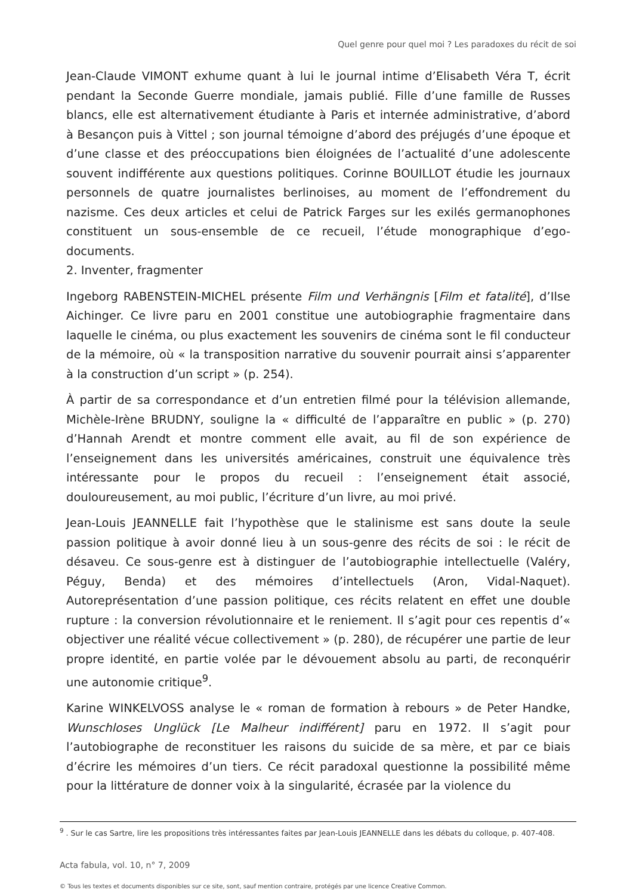Quel genre pour quel moi ? Les paradoxes du récit de soi
Jean-Claude VIMONT exhume quant à lui le journal intime d’Elisabeth Véra T, écrit pendant la Seconde Guerre mondiale, jamais publié. Fille d’une famille de Russes blancs, elle est alternativement étudiante à Paris et internée administrative, d’abord à Besançon puis à Vittel ; son journal témoigne d’abord des préjugés d’une époque et d’une classe et des préoccupations bien éloignées de l’actualité d’une adolescente souvent indifférente aux questions politiques. Corinne BOUILLOT étudie les journaux personnels de quatre journalistes berlinoises, au moment de l’effondrement du nazisme. Ces deux articles et celui de Patrick Farges sur les exilés germanophones constituent un sous-ensemble de ce recueil, l’étude monographique d’ego-documents.
2. Inventer, fragmenter
Ingeborg RABENSTEIN-MICHEL présente Film und Verhängnis [Film et fatalité], d’Ilse Aichinger. Ce livre paru en 2001 constitue une autobiographie fragmentaire dans laquelle le cinéma, ou plus exactement les souvenirs de cinéma sont le fil conducteur de la mémoire, où « la transposition narrative du souvenir pourrait ainsi s’apparenter à la construction d’un script » (p. 254).
À partir de sa correspondance et d’un entretien filmé pour la télévision allemande, Michèle-Irène BRUDNY, souligne la « difficulté de l’apparaître en public » (p. 270) d’Hannah Arendt et montre comment elle avait, au fil de son expérience de l’enseignement dans les universités américaines, construit une équivalence très intéressante pour le propos du recueil : l’enseignement était associé, douloureusement, au moi public, l’écriture d’un livre, au moi privé.
Jean-Louis JEANNELLE fait l’hypothèse que le stalinisme est sans doute la seule passion politique à avoir donné lieu à un sous-genre des récits de soi : le récit de désaveu. Ce sous-genre est à distinguer de l’autobiographie intellectuelle (Valéry, Péguy, Benda) et des mémoires d’intellectuels (Aron, Vidal-Naquet). Autoreprésentation d’une passion politique, ces récits relatent en effet une double rupture : la conversion révolutionnaire et le reniement. Il s’agit pour ces repentis d’« objectiver une réalité vécue collectivement » (p. 280), de récupérer une partie de leur propre identité, en partie volée par le dévouement absolu au parti, de reconquérir une autonomie critique<sup>9</sup>.
Karine WINKELVOSS analyse le « roman de formation à rebours » de Peter Handke, Wunschloses Unglück [Le Malheur indifférent] paru en 1972. Il s’agit pour l’autobiographe de reconstituer les raisons du suicide de sa mère, et par ce biais d’écrire les mémoires d’un tiers. Ce récit paradoxal questionne la possibilité même pour la littérature de donner voix à la singularité, écrasée par la violence du
<sup>9</sup> . Sur le cas Sartre, lire les propositions très intéressantes faites par Jean-Louis JEANNELLE dans les débats du colloque, p. 407-408.
Acta fabula, vol. 10, n° 7, 2009
© Tous les textes et documents disponibles sur ce site, sont, sauf mention contraire, protégés par une licence Creative Common.